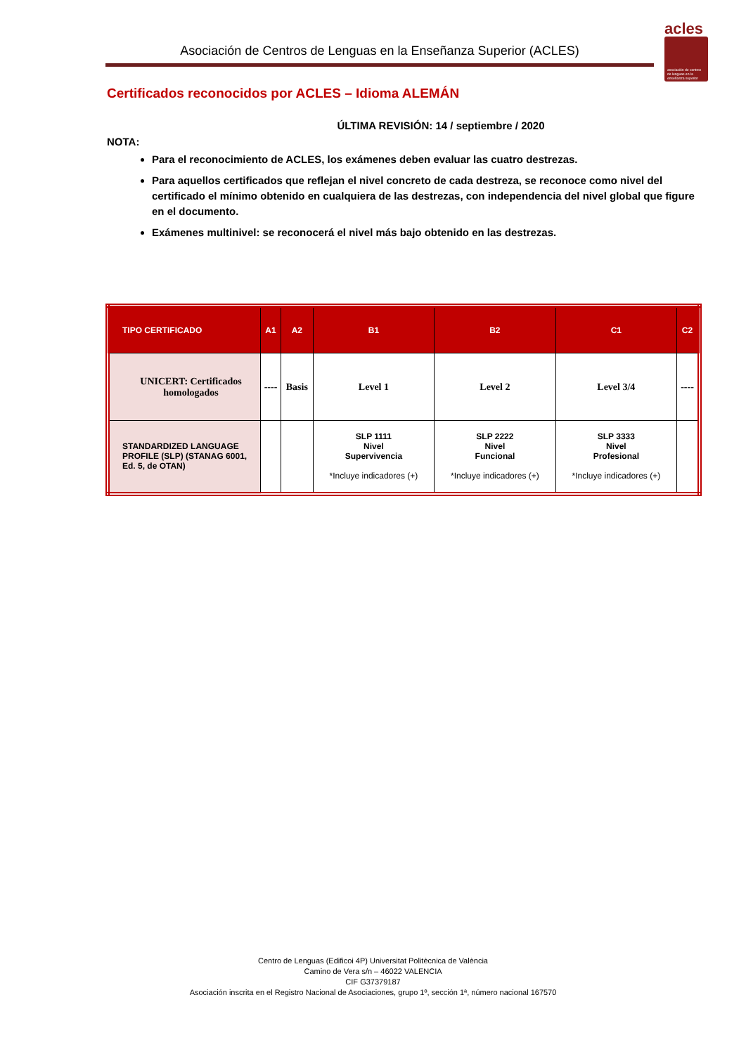Asociación de Centros de Lenguas en la Enseñanza Superior (ACLES)
acles
asociación de centros de lenguas en la enseñanza superior
Certificados reconocidos por ACLES – Idioma ALEMÁN
ÚLTIMA REVISIÓN: 14 / septiembre / 2020
NOTA:
Para el reconocimiento de ACLES, los exámenes deben evaluar las cuatro destrezas.
Para aquellos certificados que reflejan el nivel concreto de cada destreza, se reconoce como nivel del certificado el mínimo obtenido en cualquiera de las destrezas, con independencia del nivel global que figure en el documento.
Exámenes multinivel: se reconocerá el nivel más bajo obtenido en las destrezas.
| TIPO CERTIFICADO | A1 | A2 | B1 | B2 | C1 | C2 |
| --- | --- | --- | --- | --- | --- | --- |
| UNICERT: Certificados homologados | ---- | Basis | Level 1 | Level 2 | Level 3/4 | ---- |
| STANDARDIZED LANGUAGE PROFILE (SLP) (STANAG 6001, Ed. 5, de OTAN) | | | SLP 1111 Nivel Supervivencia *Incluye indicadores (+) | SLP 2222 Nivel Funcional *Incluye indicadores (+) | SLP 3333 Nivel Profesional *Incluye indicadores (+) | |
Centro de Lenguas (Edificoi 4P) Universitat Politècnica de València
Camino de Vera s/n – 46022 VALENCIA
CIF G37379187
Asociación inscrita en el Registro Nacional de Asociaciones, grupo 1º, sección 1ª, número nacional 167570